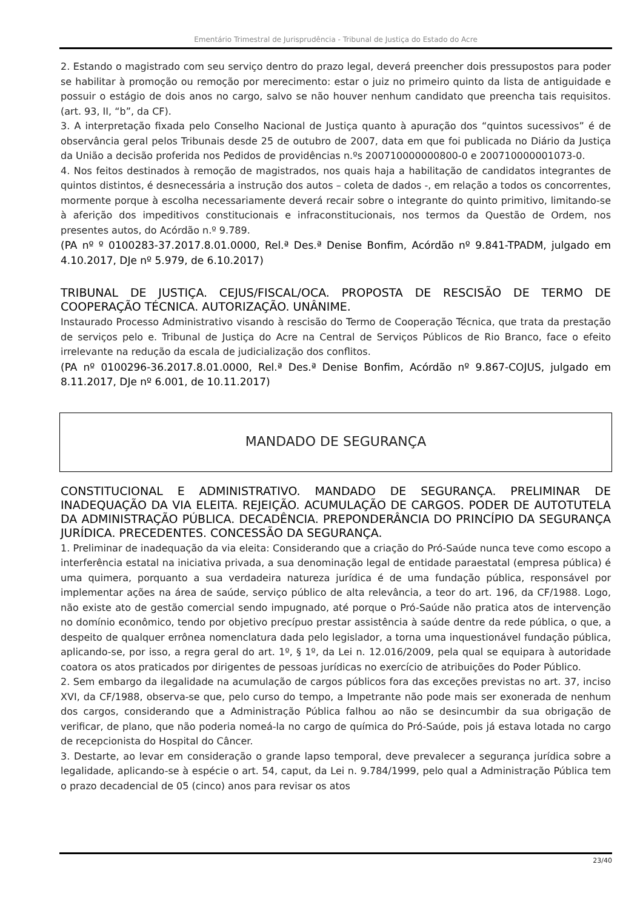Ementário Trimestral de Jurisprudência - Tribunal de Justiça do Estado do Acre
2. Estando o magistrado com seu serviço dentro do prazo legal, deverá preencher dois pressupostos para poder se habilitar à promoção ou remoção por merecimento: estar o juiz no primeiro quinto da lista de antiguidade e possuir o estágio de dois anos no cargo, salvo se não houver nenhum candidato que preencha tais requisitos. (art. 93, II, “b”, da CF).
3. A interpretação fixada pelo Conselho Nacional de Justiça quanto à apuração dos “quintos sucessivos” é de observância geral pelos Tribunais desde 25 de outubro de 2007, data em que foi publicada no Diário da Justiça da União a decisão proferida nos Pedidos de providências n.ºs 200710000000800-0 e 200710000001073-0.
4. Nos feitos destinados à remoção de magistrados, nos quais haja a habilitação de candidatos integrantes de quintos distintos, é desnecessária a instrução dos autos – coleta de dados -, em relação a todos os concorrentes, mormente porque à escolha necessariamente deverá recair sobre o integrante do quinto primitivo, limitando-se à aferição dos impeditivos constitucionais e infraconstitucionais, nos termos da Questão de Ordem, nos presentes autos, do Acórdão n.º 9.789.
(PA nº º 0100283-37.2017.8.01.0000, Rel.ª Des.ª Denise Bonfim, Acórdão nº 9.841-TPADM, julgado em 4.10.2017, DJe nº 5.979, de 6.10.2017)
TRIBUNAL DE JUSTIÇA. CEJUS/FISCAL/OCA. PROPOSTA DE RESCISÃO DE TERMO DE COOPERAÇÃO TÉCNICA. AUTORIZAÇÃO. UNÂNIME.
Instaurado Processo Administrativo visando à rescisão do Termo de Cooperação Técnica, que trata da prestação de serviços pelo e. Tribunal de Justiça do Acre na Central de Serviços Públicos de Rio Branco, face o efeito irrelevante na redução da escala de judicialização dos conflitos.
(PA nº 0100296-36.2017.8.01.0000, Rel.ª Des.ª Denise Bonfim, Acórdão nº 9.867-COJUS, julgado em 8.11.2017, DJe nº 6.001, de 10.11.2017)
MANDADO DE SEGURANÇA
CONSTITUCIONAL E ADMINISTRATIVO. MANDADO DE SEGURANÇA. PRELIMINAR DE INADEQUAÇÃO DA VIA ELEITA. REJEIÇÃO. ACUMULAÇÃO DE CARGOS. PODER DE AUTOTUTELA DA ADMINISTRAÇÃO PÚBLICA. DECADÊNCIA. PREPONDERÂNCIA DO PRINCÍPIO DA SEGURANÇA JURÍDICA. PRECEDENTES. CONCESSÃO DA SEGURANÇA.
1. Preliminar de inadequação da via eleita: Considerando que a criação do Pró-Saúde nunca teve como escopo a interferência estatal na iniciativa privada, a sua denominação legal de entidade paraestatal (empresa pública) é uma quimera, porquanto a sua verdadeira natureza jurídica é de uma fundação pública, responsável por implementar ações na área de saúde, serviço público de alta relevância, a teor do art. 196, da CF/1988. Logo, não existe ato de gestão comercial sendo impugnado, até porque o Pró-Saúde não pratica atos de intervenção no domínio econômico, tendo por objetivo precípuo prestar assistência à saúde dentre da rede pública, o que, a despeito de qualquer errônea nomenclatura dada pelo legislador, a torna uma inquestionável fundação pública, aplicando-se, por isso, a regra geral do art. 1º, § 1º, da Lei n. 12.016/2009, pela qual se equipara à autoridade coatora os atos praticados por dirigentes de pessoas jurídicas no exercício de atribuições do Poder Público.
2. Sem embargo da ilegalidade na acumulação de cargos públicos fora das exceções previstas no art. 37, inciso XVI, da CF/1988, observa-se que, pelo curso do tempo, a Impetrante não pode mais ser exonerada de nenhum dos cargos, considerando que a Administração Pública falhou ao não se desincumbir da sua obrigação de verificar, de plano, que não poderia nomeá-la no cargo de química do Pró-Saúde, pois já estava lotada no cargo de recepcionista do Hospital do Câncer.
3. Destarte, ao levar em consideração o grande lapso temporal, deve prevalecer a segurança jurídica sobre a legalidade, aplicando-se à espécie o art. 54, caput, da Lei n. 9.784/1999, pelo qual a Administração Pública tem o prazo decadencial de 05 (cinco) anos para revisar os atos
23/40